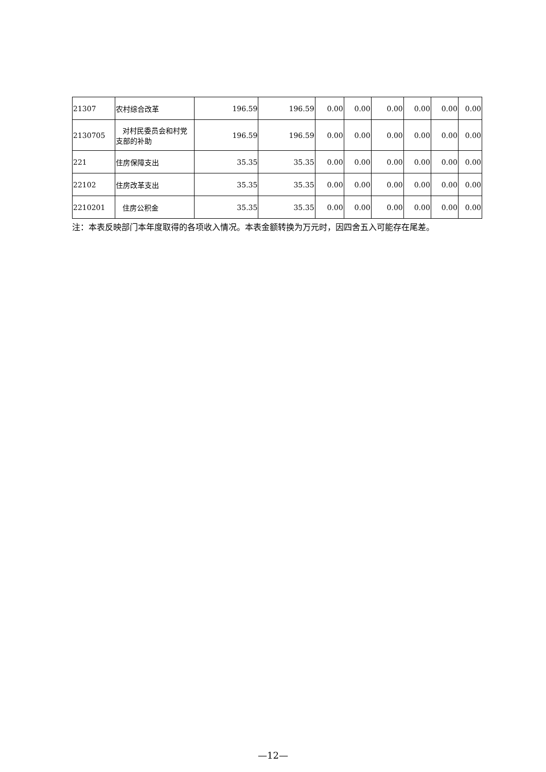| 21307 | 农村综合改革 | 196.59 | 196.59 | 0.00 | 0.00 | 0.00 | 0.00 | 0.00 | 0.00 |
| 2130705 | 对村民委员会和村党支部的补助 | 196.59 | 196.59 | 0.00 | 0.00 | 0.00 | 0.00 | 0.00 | 0.00 |
| 221 | 住房保障支出 | 35.35 | 35.35 | 0.00 | 0.00 | 0.00 | 0.00 | 0.00 | 0.00 |
| 22102 | 住房改革支出 | 35.35 | 35.35 | 0.00 | 0.00 | 0.00 | 0.00 | 0.00 | 0.00 |
| 2210201 | 住房公积金 | 35.35 | 35.35 | 0.00 | 0.00 | 0.00 | 0.00 | 0.00 | 0.00 |
注：本表反映部门本年度取得的各项收入情况。本表金额转换为万元时，因四舍五入可能存在尾差。
—12—